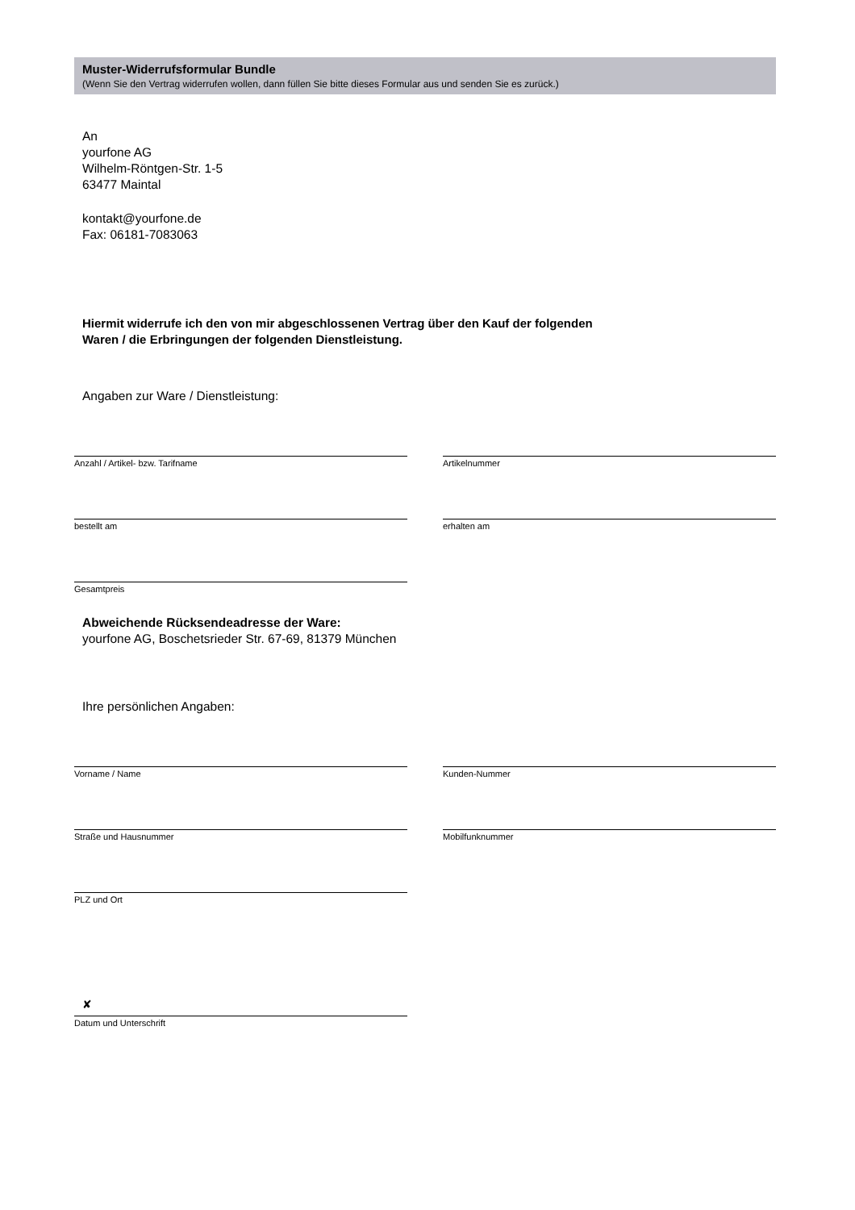Muster-Widerrufsformular Bundle
(Wenn Sie den Vertrag widerrufen wollen, dann füllen Sie bitte dieses Formular aus und senden Sie es zurück.)
An
yourfone AG
Wilhelm-Röntgen-Str. 1-5
63477 Maintal
kontakt@yourfone.de
Fax: 06181-7083063
Hiermit widerrufe ich den von mir abgeschlossenen Vertrag über den Kauf der folgenden
Waren / die Erbringungen der folgenden Dienstleistung.
Angaben zur Ware / Dienstleistung:
Anzahl / Artikel- bzw. Tarifname Artikelnummer
bestellt am erhalten am
Gesamtpreis
Abweichende Rücksendeadresse der Ware:
yourfone AG, Boschetsrieder Str. 67-69, 81379 München
Ihre persönlichen Angaben:
Vorname / Name Kunden-Nummer
Straße und Hausnummer Mobilfunknummer
PLZ und Ort
✘
Datum und Unterschrift